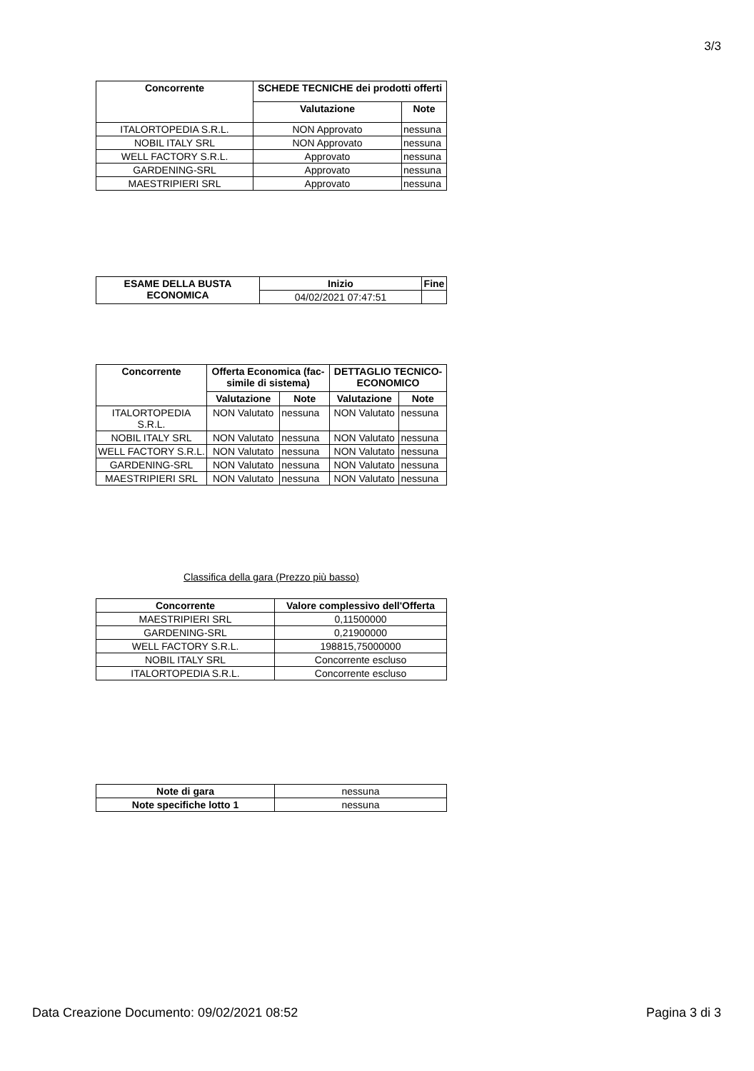3/3
| Concorrente | SCHEDE TECNICHE dei prodotti offerti | |
| --- | --- | --- |
| | Valutazione | Note |
| ITALORTOPEDIA S.R.L. | NON Approvato | nessuna |
| NOBIL ITALY SRL | NON Approvato | nessuna |
| WELL FACTORY S.R.L. | Approvato | nessuna |
| GARDENING-SRL | Approvato | nessuna |
| MAESTRIPIERI SRL | Approvato | nessuna |
| ESAME DELLA BUSTA ECONOMICA | Inizio | Fine |
| --- | --- | --- |
| | 04/02/2021 07:47:51 | |
| Concorrente | Offerta Economica (fac-simile di sistema) | | DETTAGLIO TECNICO-ECONOMICO | |
| --- | --- | --- | --- | --- |
| | Valutazione | Note | Valutazione | Note |
| ITALORTOPEDIA S.R.L. | NON Valutato | nessuna | NON Valutato | nessuna |
| NOBIL ITALY SRL | NON Valutato | nessuna | NON Valutato | nessuna |
| WELL FACTORY S.R.L. | NON Valutato | nessuna | NON Valutato | nessuna |
| GARDENING-SRL | NON Valutato | nessuna | NON Valutato | nessuna |
| MAESTRIPIERI SRL | NON Valutato | nessuna | NON Valutato | nessuna |
Classifica della gara (Prezzo più basso)
| Concorrente | Valore complessivo dell'Offerta |
| --- | --- |
| MAESTRIPIERI SRL | 0,11500000 |
| GARDENING-SRL | 0,21900000 |
| WELL FACTORY S.R.L. | 198815,75000000 |
| NOBIL ITALY SRL | Concorrente escluso |
| ITALORTOPEDIA S.R.L. | Concorrente escluso |
| Note di gara | nessuna |
| Note specifiche lotto 1 | nessuna |
Data Creazione Documento: 09/02/2021 08:52 Pagina 3 di 3